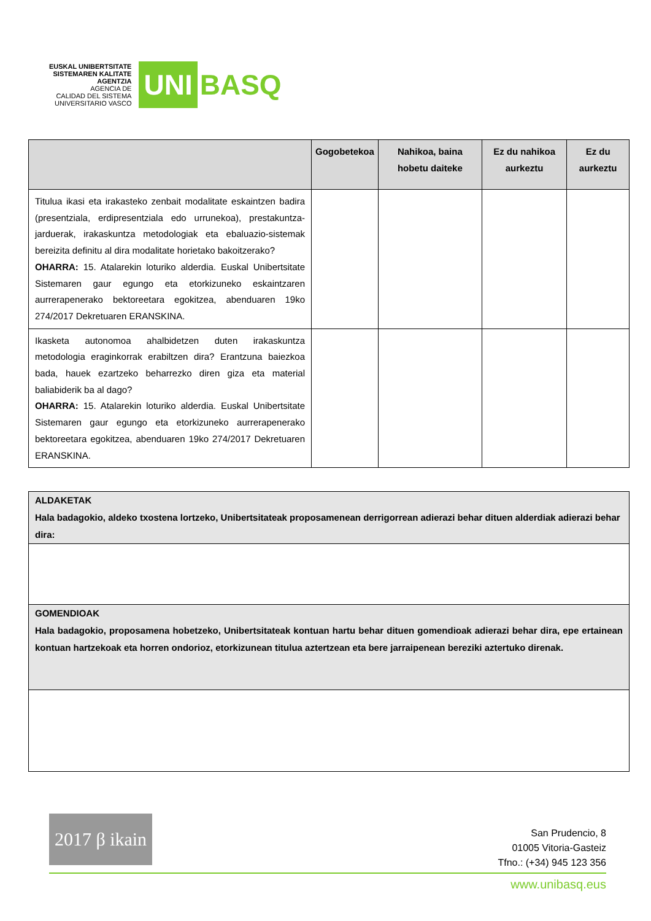EUSKAL UNIBERTSITATE
SISTEMAREN KALITATE
AGENTZIA
AGENCIA DE
CALIDAD DEL SISTEMA
UNIVERSITARIO VASCO
UNI
BASQ
| | Gogobetekoa | Nahikoa, baina hobetu daiteke | Ez du nahikoa aurkeztu | Ez du aurkeztu |
| --- | --- | --- | --- | --- |
| Titulua ikasi eta irakasteko zenbait modalitate eskaintzen badira (presentziala, erdipresentziala edo urrunekoa), prestakuntza-jarduerak, irakaskuntza metodologiak eta ebaluazio-sistemak bereizita definitu al dira modalitate horietako bakoitzerako? OHARRA: 15. Atalarekin loturiko alderdia. Euskal Unibertsitate Sistemaren gaur egungo eta etorkizuneko eskaintzaren aurrerapenerako bektoreetara egokitzea, abenduaren 19ko 274/2017 Dekretuaren ERANSKINA. | | | | |
| Ikasketa autonomoa ahalbidetzen duten irakaskuntza metodologia eraginkorrak erabiltzen dira? Erantzuna baiezkoa bada, hauek ezartzeko beharrezko diren giza eta material baliabiderik ba al dago? OHARRA: 15. Atalarekin loturiko alderdia. Euskal Unibertsitate Sistemaren gaur egungo eta etorkizuneko aurrerapenerako bektoreetara egokitzea, abenduaren 19ko 274/2017 Dekretuaren ERANSKINA. | | | | |
| ALDAKETAK Hala badagokio, aldeko txostena lortzeko, Unibertsitateak proposamenean derrigorrean adierazi behar dituen alderdiak adierazi behar dira: |
| GOMENDIOAK Hala badagokio, proposamena hobetzeko, Unibertsitateak kontuan hartu behar dituen gomendioak adierazi behar dira, epe ertainean kontuan hartzekoak eta horren ondorioz, etorkizunean titulua aztertzean eta bere jarraipenean bereziki aztertuko direnak. |
2017 β ikain
San Prudencio, 8
01005 Vitoria-Gasteiz
Tfno.: (+34) 945 123 356
www.unibasq.eus